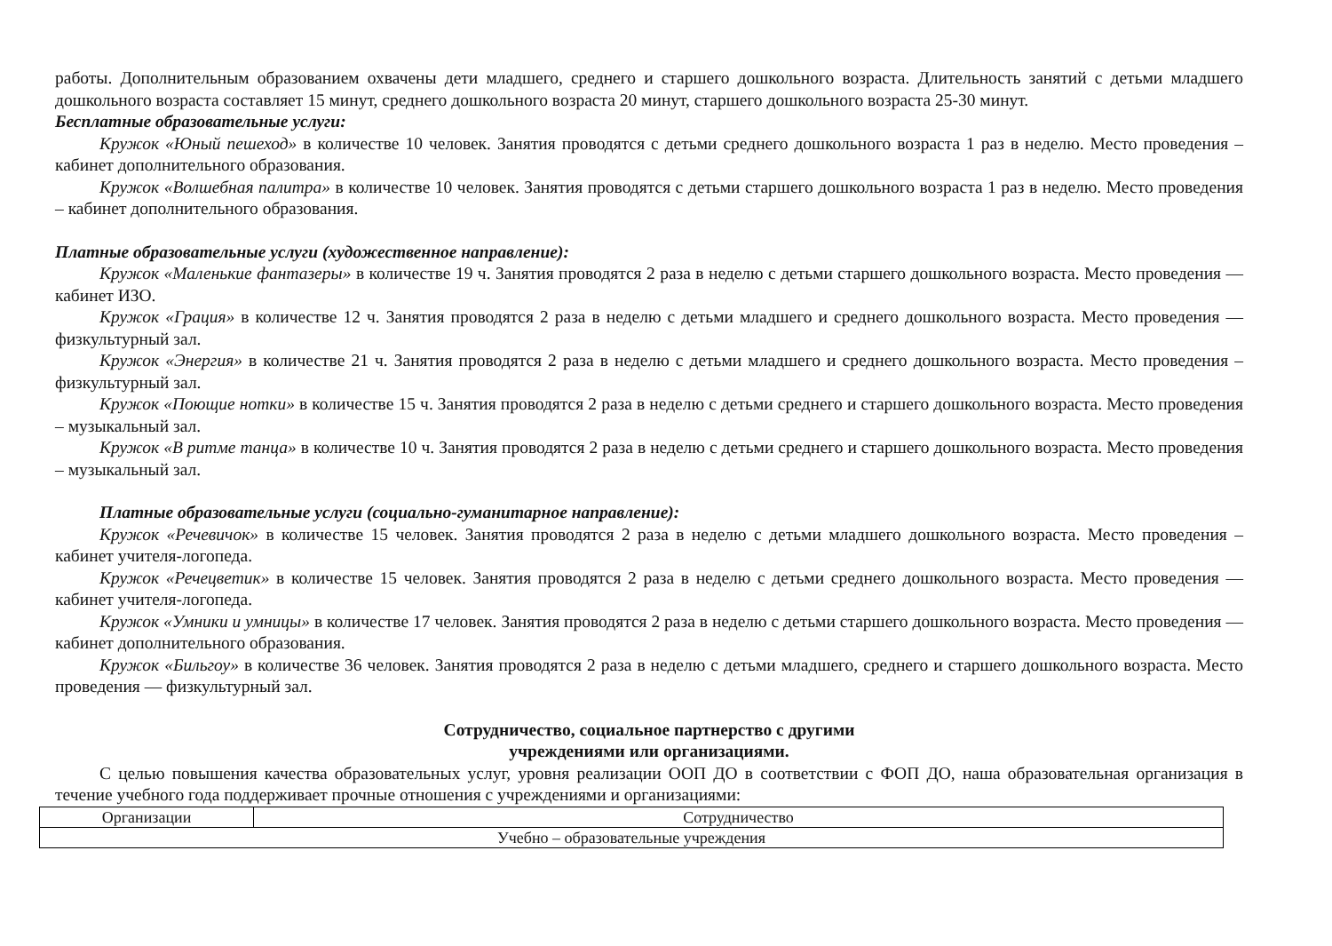работы. Дополнительным образованием охвачены дети младшего, среднего и старшего дошкольного возраста. Длительность занятий с детьми младшего дошкольного возраста составляет 15 минут, среднего дошкольного возраста 20 минут, старшего дошкольного возраста 25-30 минут.
Бесплатные образовательные услуги:
Кружок «Юный пешеход» в количестве 10 человек. Занятия проводятся с детьми среднего дошкольного возраста 1 раз в неделю. Место проведения – кабинет дополнительного образования.
Кружок «Волшебная палитра» в количестве 10 человек. Занятия проводятся с детьми старшего дошкольного возраста 1 раз в неделю. Место проведения – кабинет дополнительного образования.
Платные образовательные услуги (художественное направление):
Кружок «Маленькие фантазеры» в количестве 19 ч. Занятия проводятся 2 раза в неделю с детьми старшего дошкольного возраста. Место проведения — кабинет ИЗО.
Кружок «Грация» в количестве 12 ч. Занятия проводятся 2 раза в неделю с детьми младшего и среднего дошкольного возраста. Место проведения — физкультурный зал.
Кружок «Энергия» в количестве 21 ч. Занятия проводятся 2 раза в неделю с детьми младшего и среднего дошкольного возраста. Место проведения – физкультурный зал.
Кружок «Поющие нотки» в количестве 15 ч. Занятия проводятся 2 раза в неделю с детьми среднего и старшего дошкольного возраста. Место проведения – музыкальный зал.
Кружок «В ритме танца» в количестве 10 ч. Занятия проводятся 2 раза в неделю с детьми среднего и старшего дошкольного возраста. Место проведения – музыкальный зал.
Платные образовательные услуги (социально-гуманитарное направление):
Кружок «Речевичок» в количестве 15 человек. Занятия проводятся 2 раза в неделю с детьми младшего дошкольного возраста. Место проведения – кабинет учителя-логопеда.
Кружок «Речецветик» в количестве 15 человек. Занятия проводятся 2 раза в неделю с детьми среднего дошкольного возраста. Место проведения — кабинет учителя-логопеда.
Кружок «Умники и умницы» в количестве 17 человек. Занятия проводятся 2 раза в неделю с детьми старшего дошкольного возраста. Место проведения — кабинет дополнительного образования.
Кружок «Бильгоу» в количестве 36 человек. Занятия проводятся 2 раза в неделю с детьми младшего, среднего и старшего дошкольного возраста. Место проведения — физкультурный зал.
Сотрудничество, социальное партнерство с другими
учреждениями или организациями.
С целью повышения качества образовательных услуг, уровня реализации ООП ДО в соответствии с ФОП ДО, наша образовательная организация в течение учебного года поддерживает прочные отношения с учреждениями и организациями:
| Организации | Сотрудничество |
| --- | --- |
| Учебно – образовательные учреждения | |